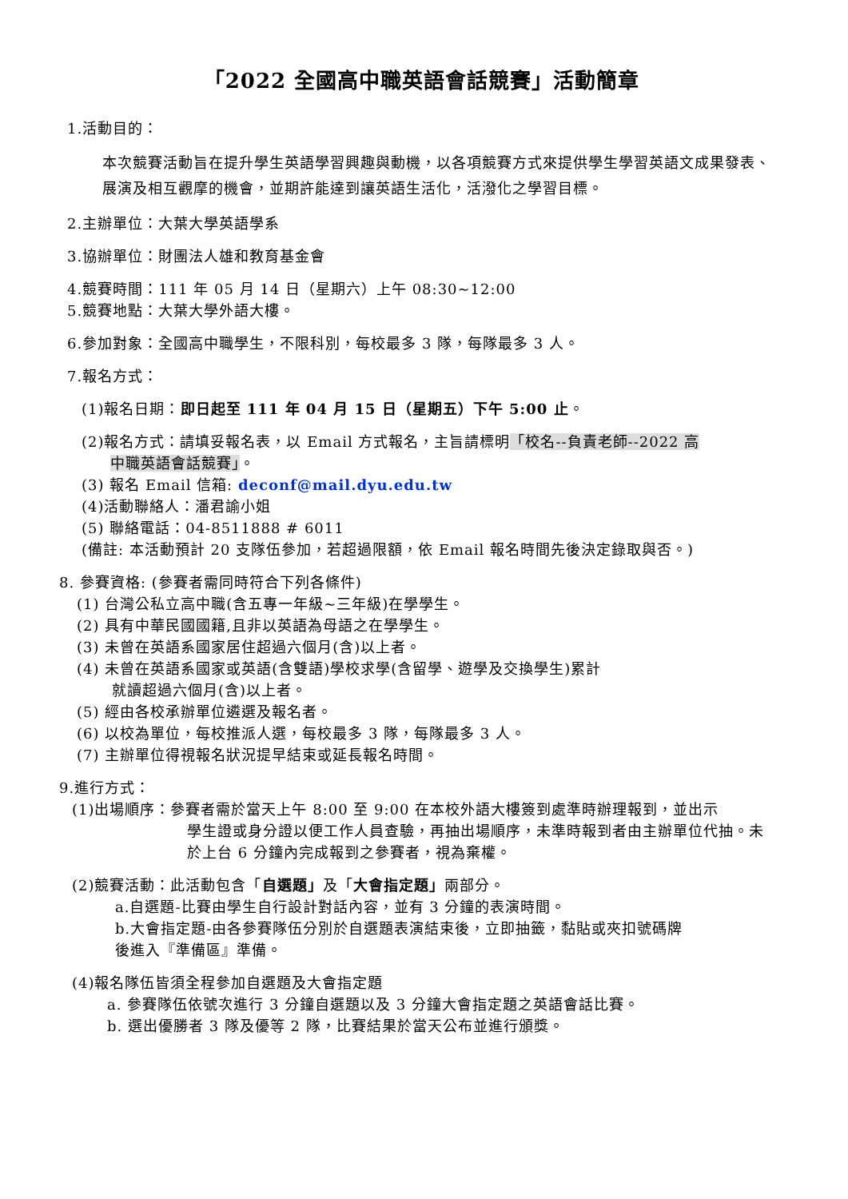「2022 全國高中職英語會話競賽」活動簡章
1.活動目的：
本次競賽活動旨在提升學生英語學習興趣與動機，以各項競賽方式來提供學生學習英語文成果發表、展演及相互觀摩的機會，並期許能達到讓英語生活化，活潑化之學習目標。
2.主辦單位：大葉大學英語學系
3.協辦單位：財團法人雄和教育基金會
4.競賽時間：111 年 05 月 14 日（星期六）上午 08:30~12:00
5.競賽地點：大葉大學外語大樓。
6.參加對象：全國高中職學生，不限科別，每校最多 3 隊，每隊最多 3 人。
7.報名方式：
(1)報名日期：即日起至 111 年 04 月 15 日（星期五）下午 5:00 止。
(2)報名方式：請填妥報名表，以 Email 方式報名，主旨請標明「校名--負責老師--2022 高
中職英語會話競賽」。
(3) 報名 Email 信箱: deconf@mail.dyu.edu.tw
(4)活動聯絡人：潘君諭小姐
(5) 聯絡電話：04-8511888 # 6011
(備註: 本活動預計 20 支隊伍參加，若超過限額，依 Email 報名時間先後決定錄取與否。)
8. 參賽資格: (參賽者需同時符合下列各條件)
(1) 台灣公私立高中職(含五專一年級~三年級)在學學生。
(2) 具有中華民國國籍,且非以英語為母語之在學學生。
(3) 未曾在英語系國家居住超過六個月(含)以上者。
(4) 未曾在英語系國家或英語(含雙語)學校求學(含留學、遊學及交換學生)累計
就讀超過六個月(含)以上者。
(5) 經由各校承辦單位遴選及報名者。
(6) 以校為單位，每校推派人選，每校最多 3 隊，每隊最多 3 人。
(7) 主辦單位得視報名狀況提早結束或延長報名時間。
9.進行方式：
(1)出場順序：參賽者需於當天上午 8:00 至 9:00 在本校外語大樓簽到處準時辦理報到，並出示
學生證或身分證以便工作人員查驗，再抽出場順序，未準時報到者由主辦單位代抽。未於上台 6 分鐘內完成報到之參賽者，視為棄權。
(2)競賽活動：此活動包含「自選題」及「大會指定題」兩部分。
a.自選題-比賽由學生自行設計對話內容，並有 3 分鐘的表演時間。
b.大會指定題-由各參賽隊伍分別於自選題表演結束後，立即抽籤，黏貼或夾扣號碼牌
後進入『準備區』準備。
(4)報名隊伍皆須全程參加自選題及大會指定題
a. 參賽隊伍依號次進行 3 分鐘自選題以及 3 分鐘大會指定題之英語會話比賽。
b. 選出優勝者 3 隊及優等 2 隊，比賽結果於當天公布並進行頒獎。